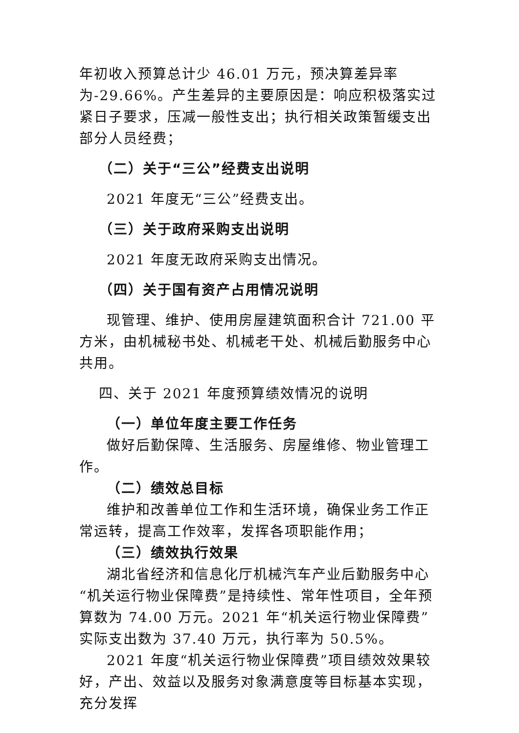年初收入预算总计少 46.01 万元，预决算差异率为-29.66%。产生差异的主要原因是：响应积极落实过紧日子要求，压减一般性支出；执行相关政策暂缓支出部分人员经费；
（二）关于“三公”经费支出说明
2021 年度无“三公”经费支出。
（三）关于政府采购支出说明
2021 年度无政府采购支出情况。
（四）关于国有资产占用情况说明
现管理、维护、使用房屋建筑面积合计 721.00 平方米，由机械秘书处、机械老干处、机械后勤服务中心共用。
四、关于 2021 年度预算绩效情况的说明
（一）单位年度主要工作任务
做好后勤保障、生活服务、房屋维修、物业管理工作。
（二）绩效总目标
维护和改善单位工作和生活环境，确保业务工作正常运转，提高工作效率，发挥各项职能作用；
（三）绩效执行效果
湖北省经济和信息化厅机械汽车产业后勤服务中心“机关运行物业保障费”是持续性、常年性项目，全年预算数为 74.00 万元。2021 年“机关运行物业保障费”实际支出数为 37.40 万元，执行率为 50.5%。
2021 年度“机关运行物业保障费”项目绩效效果较好，产出、效益以及服务对象满意度等目标基本实现，充分发挥